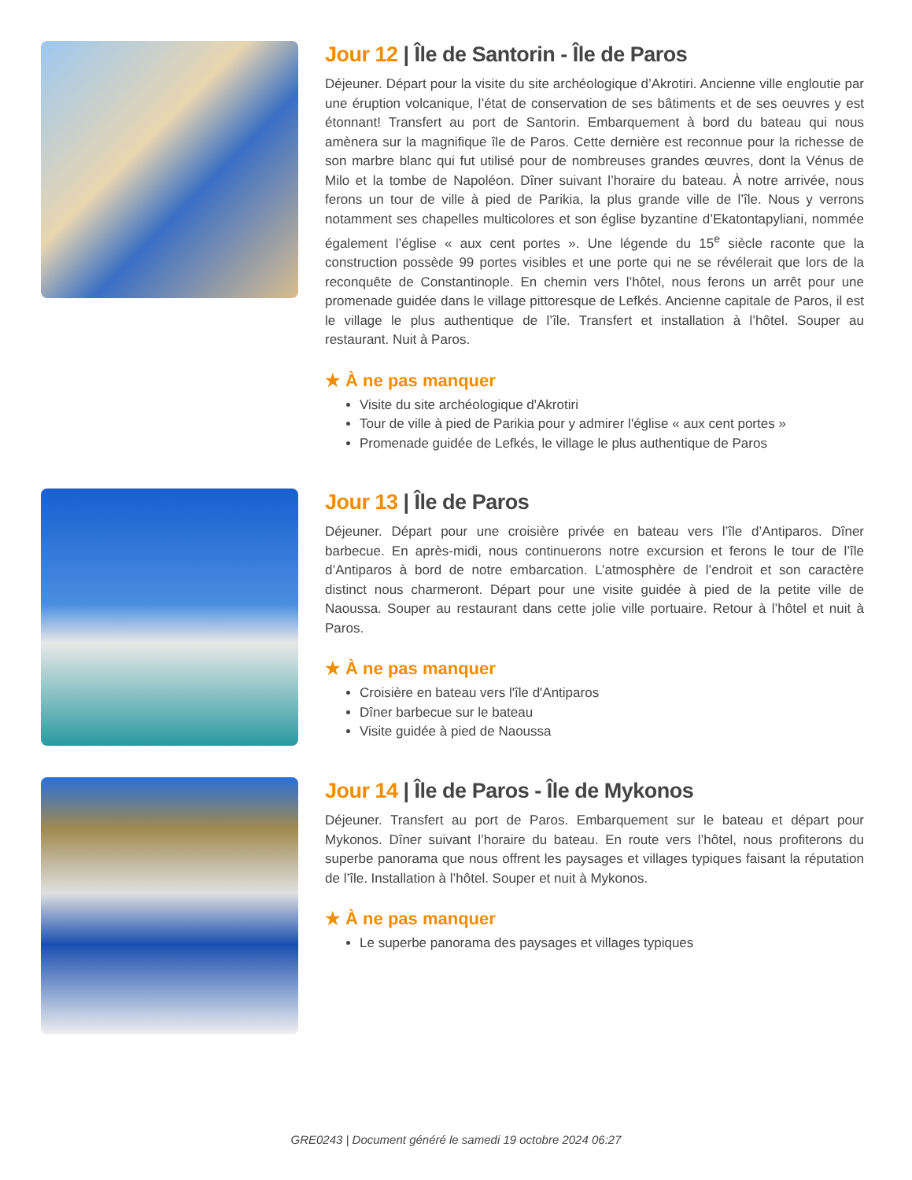Jour 12 | Île de Santorin - Île de Paros
Déjeuner. Départ pour la visite du site archéologique d’Akrotiri. Ancienne ville engloutie par une éruption volcanique, l’état de conservation de ses bâtiments et de ses oeuvres y est étonnant! Transfert au port de Santorin. Embarquement à bord du bateau qui nous amènera sur la magnifique île de Paros. Cette dernière est reconnue pour la richesse de son marbre blanc qui fut utilisé pour de nombreuses grandes œuvres, dont la Vénus de Milo et la tombe de Napoléon. Dîner suivant l’horaire du bateau. À notre arrivée, nous ferons un tour de ville à pied de Parikia, la plus grande ville de l’île. Nous y verrons notamment ses chapelles multicolores et son église byzantine d’Ekatontapyliani, nommée également l’église « aux cent portes ». Une légende du 15<sup>e</sup> siècle raconte que la construction possède 99 portes visibles et une porte qui ne se révélerait que lors de la reconquête de Constantinople. En chemin vers l’hôtel, nous ferons un arrêt pour une promenade guidée dans le village pittoresque de Lefkés. Ancienne capitale de Paros, il est le village le plus authentique de l’île. Transfert et installation à l’hôtel. Souper au restaurant. Nuit à Paros.
★ À ne pas manquer
Visite du site archéologique d'Akrotiri
Tour de ville à pied de Parikia pour y admirer l'église « aux cent portes »
Promenade guidée de Lefkés, le village le plus authentique de Paros
Jour 13 | Île de Paros
Déjeuner. Départ pour une croisière privée en bateau vers l’île d’Antiparos. Dîner barbecue. En après-midi, nous continuerons notre excursion et ferons le tour de l’île d’Antiparos à bord de notre embarcation. L’atmosphère de l’endroit et son caractère distinct nous charmeront. Départ pour une visite guidée à pied de la petite ville de Naoussa. Souper au restaurant dans cette jolie ville portuaire. Retour à l’hôtel et nuit à Paros.
★ À ne pas manquer
Croisière en bateau vers l'île d'Antiparos
Dîner barbecue sur le bateau
Visite guidée à pied de Naoussa
Jour 14 | Île de Paros - Île de Mykonos
Déjeuner. Transfert au port de Paros. Embarquement sur le bateau et départ pour Mykonos. Dîner suivant l’horaire du bateau. En route vers l’hôtel, nous profiterons du superbe panorama que nous offrent les paysages et villages typiques faisant la réputation de l’île. Installation à l’hôtel. Souper et nuit à Mykonos.
★ À ne pas manquer
Le superbe panorama des paysages et villages typiques
GRE0243 | Document généré le samedi 19 octobre 2024 06:27